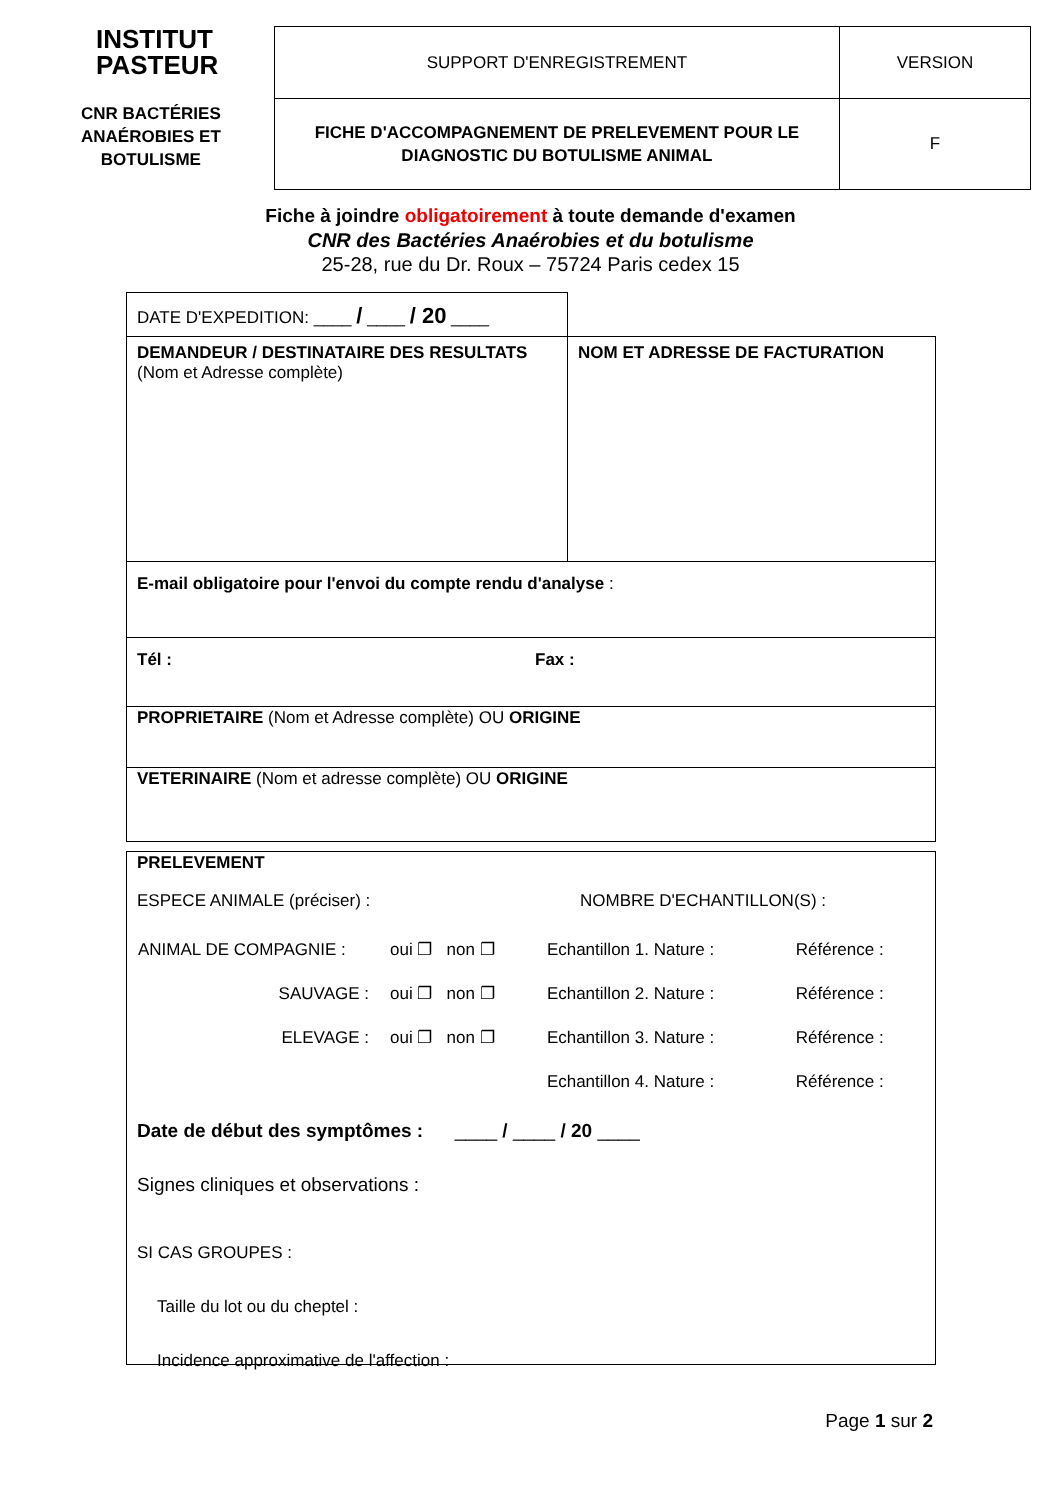INSTITUT
PASTEUR
CNR BACTÉRIES
ANAÉROBIES ET
BOTULISME
| SUPPORT D'ENREGISTREMENT | VERSION |
| FICHE D'ACCOMPAGNEMENT DE PRELEVEMENT POUR LE DIAGNOSTIC DU BOTULISME ANIMAL | F |
Fiche à joindre obligatoirement à toute demande d'examen
CNR des Bactéries Anaérobies et du botulisme
25-28, rue du Dr. Roux – 75724 Paris cedex 15
DATE D'EXPEDITION: ____ / ____ / 20 ____
DEMANDEUR / DESTINATAIRE DES RESULTATS
(Nom et Adresse complète)
NOM ET ADRESSE DE FACTURATION
E-mail obligatoire pour l'envoi du compte rendu d'analyse :
Tél : Fax :
PROPRIETAIRE (Nom et Adresse complète) OU ORIGINE
VETERINAIRE (Nom et adresse complète) OU ORIGINE
PRELEVEMENT
ESPECE ANIMALE (préciser) : NOMBRE D'ECHANTILLON(S) :
| ANIMAL DE COMPAGNIE : | oui ❐ non ❐ | Echantillon 1. Nature : | Référence : |
| SAUVAGE : | oui ❐ non ❐ | Echantillon 2. Nature : | Référence : |
| ELEVAGE : | oui ❐ non ❐ | Echantillon 3. Nature : | Référence : |
| | | Echantillon 4. Nature : | Référence : |
Date de début des symptômes : ____ / ____ / 20 ____
Signes cliniques et observations :
SI CAS GROUPES :
Taille du lot ou du cheptel :
Incidence approximative de l'affection :
Page 1 sur 2